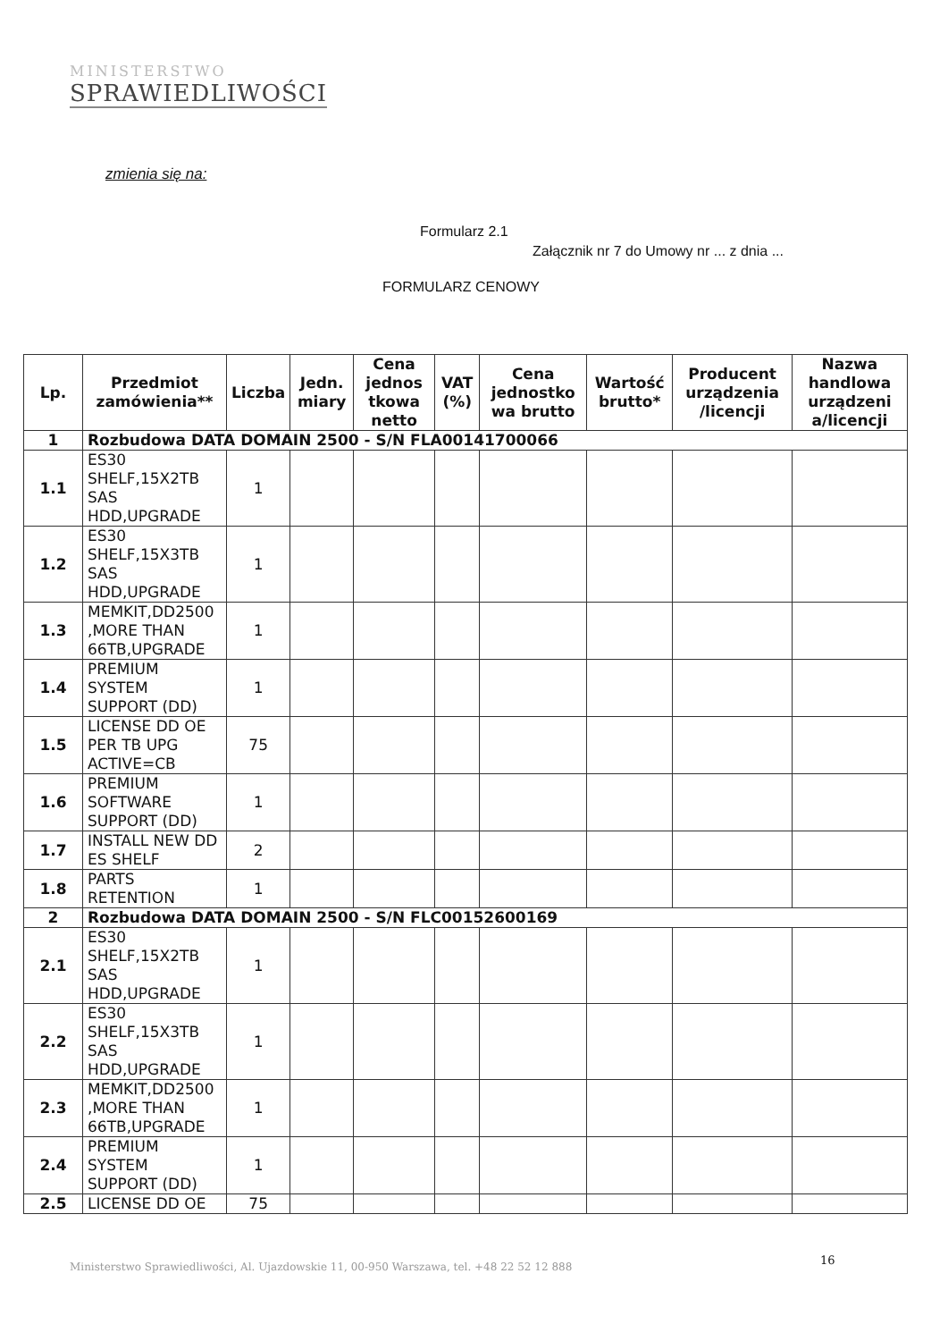MINISTERSTWO
SPRAWIEDLIWOŚCI
zmienia się na:
Formularz 2.1
Załącznik nr 7 do Umowy nr ... z dnia ...
FORMULARZ CENOWY
| Lp. | Przedmiot zamówienia** | Liczba | Jedn. miary | Cena jednos tkowa netto | VAT (%) | Cena jednostko wa brutto | Wartość brutto* | Producent urządzenia /licencji | Nazwa handlowa urządzeni a/licencji |
| --- | --- | --- | --- | --- | --- | --- | --- | --- | --- |
| 1 | Rozbudowa DATA DOMAIN 2500 - S/N FLA00141700066 | | | | | | | | |
| 1.1 | ES30 SHELF,15X2TB SAS HDD,UPGRADE | 1 | | | | | | | |
| 1.2 | ES30 SHELF,15X3TB SAS HDD,UPGRADE | 1 | | | | | | | |
| 1.3 | MEMKIT,DD2500 ,MORE THAN 66TB,UPGRADE | 1 | | | | | | | |
| 1.4 | PREMIUM SYSTEM SUPPORT (DD) | 1 | | | | | | | |
| 1.5 | LICENSE DD OE PER TB UPG ACTIVE=CB | 75 | | | | | | | |
| 1.6 | PREMIUM SOFTWARE SUPPORT (DD) | 1 | | | | | | | |
| 1.7 | INSTALL NEW DD ES SHELF | 2 | | | | | | | |
| 1.8 | PARTS RETENTION | 1 | | | | | | | |
| 2 | Rozbudowa DATA DOMAIN 2500 - S/N FLC00152600169 | | | | | | | | |
| 2.1 | ES30 SHELF,15X2TB SAS HDD,UPGRADE | 1 | | | | | | | |
| 2.2 | ES30 SHELF,15X3TB SAS HDD,UPGRADE | 1 | | | | | | | |
| 2.3 | MEMKIT,DD2500 ,MORE THAN 66TB,UPGRADE | 1 | | | | | | | |
| 2.4 | PREMIUM SYSTEM SUPPORT (DD) | 1 | | | | | | | |
| 2.5 | LICENSE DD OE | 75 | | | | | | | |
Ministerstwo Sprawiedliwości, Al. Ujazdowskie 11, 00-950 Warszawa, tel. +48 22 52 12 888
16